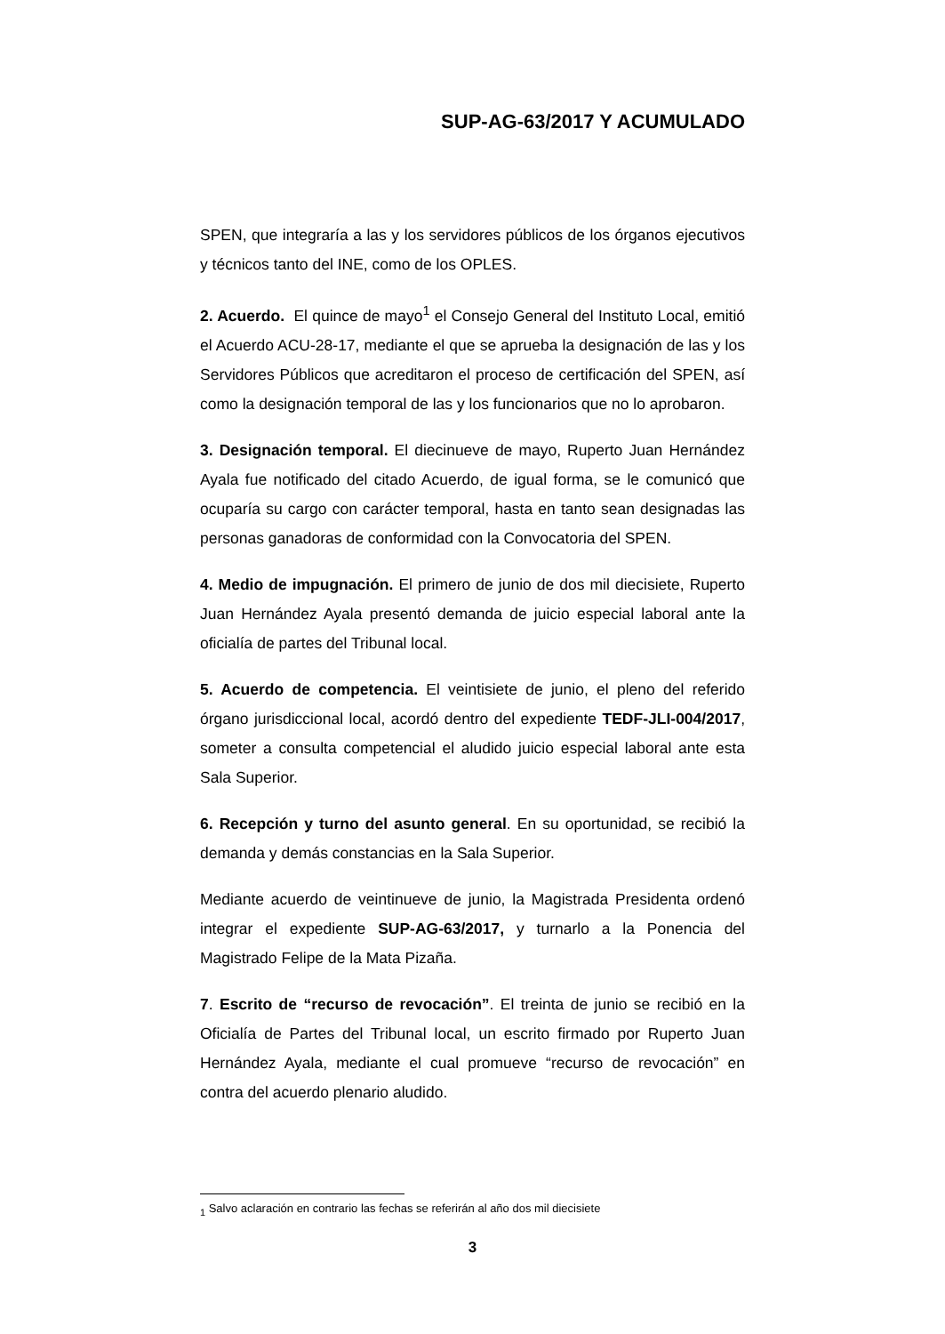SUP-AG-63/2017 Y ACUMULADO
SPEN, que integraría a las y los servidores públicos de los órganos ejecutivos y técnicos tanto del INE, como de los OPLES.
2. Acuerdo. El quince de mayo<sup>1</sup> el Consejo General del Instituto Local, emitió el Acuerdo ACU-28-17, mediante el que se aprueba la designación de las y los Servidores Públicos que acreditaron el proceso de certificación del SPEN, así como la designación temporal de las y los funcionarios que no lo aprobaron.
3. Designación temporal. El diecinueve de mayo, Ruperto Juan Hernández Ayala fue notificado del citado Acuerdo, de igual forma, se le comunicó que ocuparía su cargo con carácter temporal, hasta en tanto sean designadas las personas ganadoras de conformidad con la Convocatoria del SPEN.
4. Medio de impugnación. El primero de junio de dos mil diecisiete, Ruperto Juan Hernández Ayala presentó demanda de juicio especial laboral ante la oficialía de partes del Tribunal local.
5. Acuerdo de competencia. El veintisiete de junio, el pleno del referido órgano jurisdiccional local, acordó dentro del expediente TEDF-JLI-004/2017, someter a consulta competencial el aludido juicio especial laboral ante esta Sala Superior.
6. Recepción y turno del asunto general. En su oportunidad, se recibió la demanda y demás constancias en la Sala Superior.
Mediante acuerdo de veintinueve de junio, la Magistrada Presidenta ordenó integrar el expediente SUP-AG-63/2017, y turnarlo a la Ponencia del Magistrado Felipe de la Mata Pizaña.
7. Escrito de “recurso de revocación”. El treinta de junio se recibió en la Oficialía de Partes del Tribunal local, un escrito firmado por Ruperto Juan Hernández Ayala, mediante el cual promueve “recurso de revocación” en contra del acuerdo plenario aludido.
<sub>1</sub> Salvo aclaración en contrario las fechas se referirán al año dos mil diecisiete
3